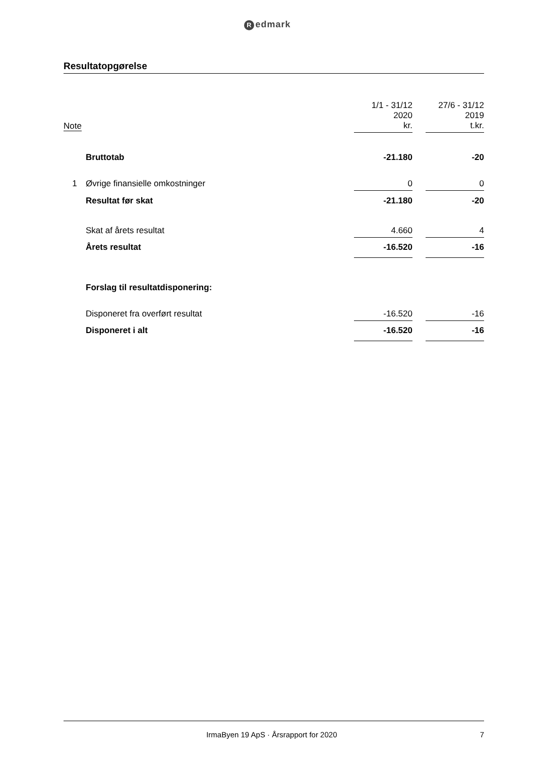Redmark
Resultatopgørelse
| Note | | 1/1 - 31/12 2020 kr. | | 27/6 - 31/12 2019 t.kr. |
| --- | --- | --- | --- | --- |
| | Bruttotab | -21.180 | | -20 |
| 1 | Øvrige finansielle omkostninger | 0 | | 0 |
| | Resultat før skat | -21.180 | | -20 |
| | Skat af årets resultat | 4.660 | | 4 |
| | Årets resultat | -16.520 | | -16 |
| | Forslag til resultatdisponering: | | | |
| | Disponeret fra overført resultat | -16.520 | | -16 |
| | Disponeret i alt | -16.520 | | -16 |
IrmaByen 19 ApS · Årsrapport for 2020
7